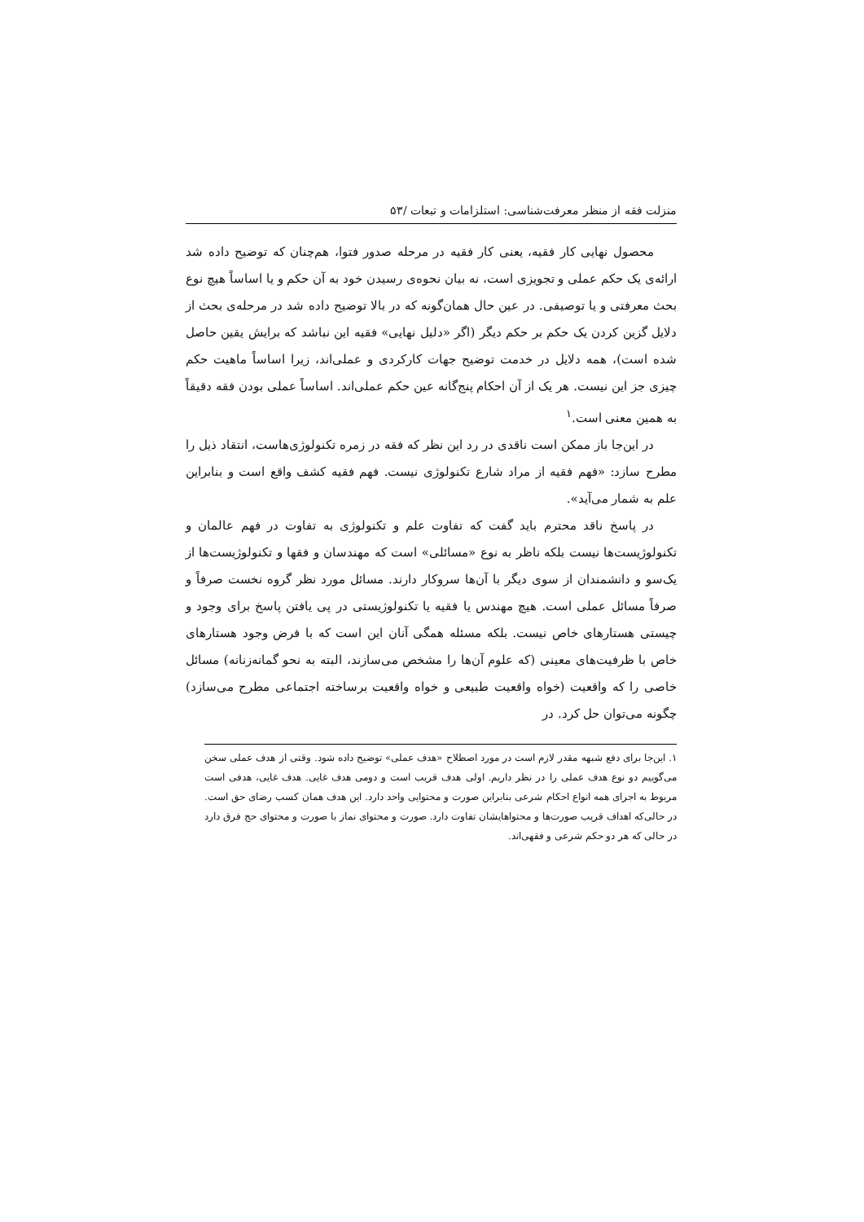منزلت فقه از منظر معرفت‌شناسی: استلزامات و تبعات /۵۳
محصول نهایی کار فقیه، یعنی کار فقیه در مرحله صدور فتوا، هم‌چنان که توضیح داده شد ارائه‌ی یک حکم عملی و تجویزی است، نه بیان نحوه‌ی رسیدن خود به آن حکم و یا اساساً هیچ نوع بحث معرفتی و یا توصیفی. در عین حال همان‌گونه که در بالا توضیح داده شد در مرحله‌ی بحث از دلایل گزین کردن یک حکم بر حکم دیگر (اگر «دلیل نهایی» فقیه این نباشد که برایش یقین حاصل شده است)، همه دلایل در خدمت توضیح جهات کارکردی و عملی‌اند، زیرا اساساً ماهیت حکم چیزی جز این نیست. هر یک از آن احکام پنج‌گانه عین حکم عملی‌اند. اساساً عملی بودن فقه دقیقاً به همین معنی است.<sup>۱</sup>
در این‌جا باز ممکن است ناقدی در رد این نظر که فقه در زمره تکنولوژی‌هاست، انتقاد ذیل را مطرح سازد: «فهم فقیه از مراد شارع تکنولوژی نیست. فهم فقیه کشف واقع است و بنابراین علم به شمار می‌آید».
در پاسخ ناقد محترم باید گفت که تفاوت علم و تکنولوژی به تفاوت در فهم عالمان و تکنولوژیست‌ها نیست بلکه ناظر به نوع «مسائلی» است که مهندسان و فقها و تکنولوژیست‌ها از یک‌سو و دانشمندان از سوی دیگر با آن‌ها سروکار دارند. مسائل مورد نظر گروه نخست صرفاً و صرفاً مسائل عملی است. هیچ مهندس یا فقیه یا تکنولوژیستی در پی یافتن پاسخ برای وجود و چیستی هستارهای خاص نیست. بلکه مسئله همگی آنان این است که با فرض وجود هستارهای خاص با ظرفیت‌های معینی (که علوم آن‌ها را مشخص می‌سازند، البته به نحو گمانه‌زنانه) مسائل خاصی را که واقعیت (خواه واقعیت طبیعی و خواه واقعیت برساخته اجتماعی مطرح می‌سازد) چگونه می‌توان حل کرد. در
۱. این‌جا برای دفع شبهه مقدر لازم است در مورد اصطلاح «هدف عملی» توضیح داده شود. وقتی از هدف عملی سخن می‌گوییم دو نوع هدف عملی را در نظر داریم. اولی هدف قریب است و دومی هدف غایی. هدف غایی، هدفی است مربوط به اجرای همه انواع احکام شرعی بنابراین صورت و محتوایی واحد دارد. این هدف همان کسب رضای حق است. در حالی‌که اهداف قریب صورت‌ها و محتواهایشان تفاوت دارد. صورت و محتوای نماز با صورت و محتوای حج فرق دارد در حالی که هر دو حکم شرعی و فقهی‌اند.